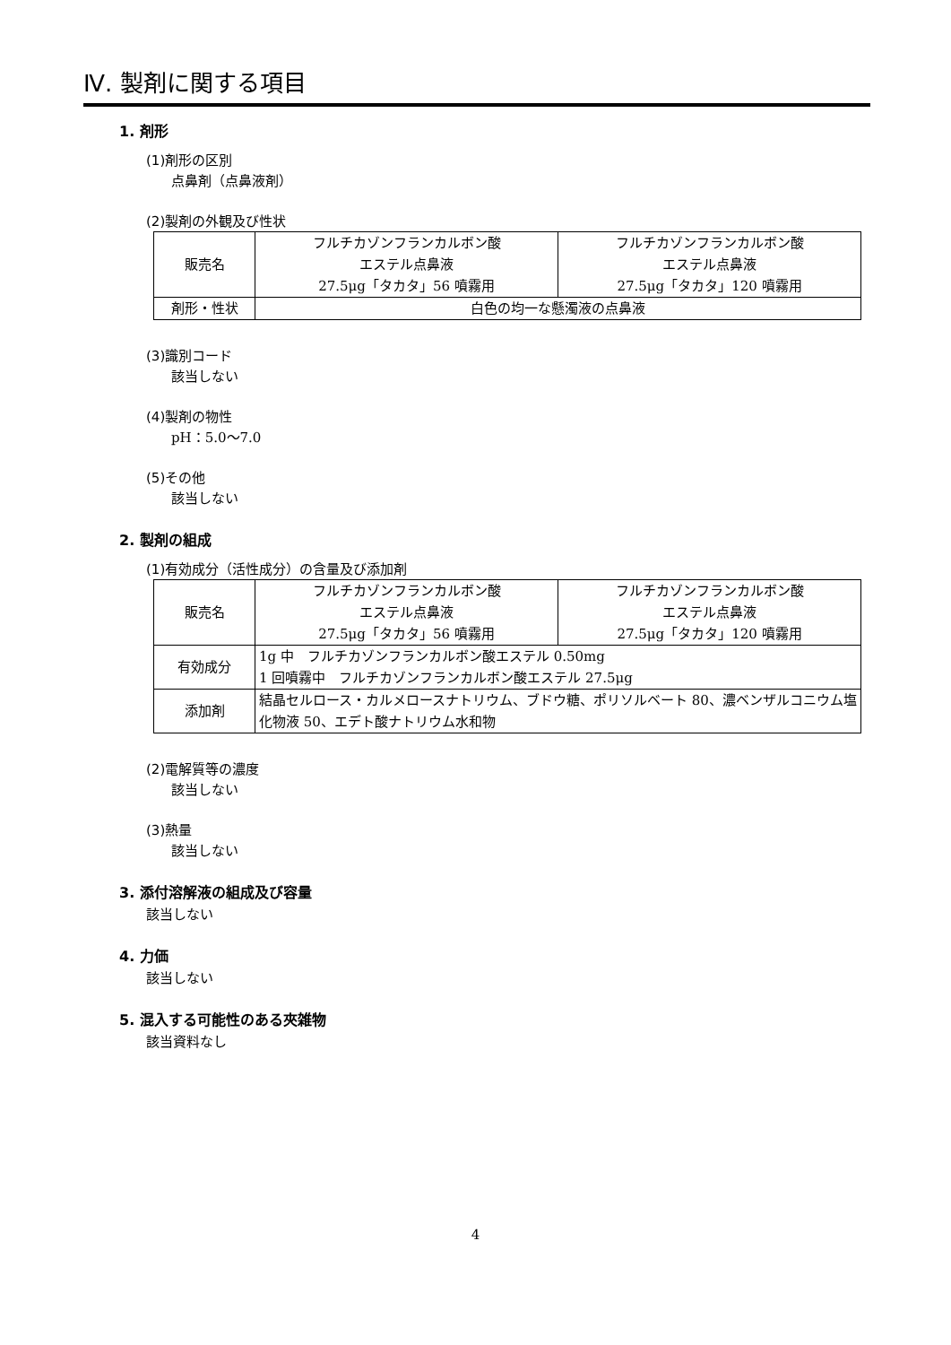Ⅳ. 製剤に関する項目
1. 剤形
(1)剤形の区別
点鼻剤（点鼻液剤）
(2)製剤の外観及び性状
| 販売名 | フルチカゾンフランカルボン酸 エステル点鼻液 27.5μg「タカタ」56 噴霧用 | フルチカゾンフランカルボン酸 エステル点鼻液 27.5μg「タカタ」120 噴霧用 |
| 剤形・性状 | 白色の均一な懸濁液の点鼻液 | |
(3)識別コード
該当しない
(4)製剤の物性
pH：5.0～7.0
(5)その他
該当しない
2. 製剤の組成
(1)有効成分（活性成分）の含量及び添加剤
| 販売名 | フルチカゾンフランカルボン酸 エステル点鼻液 27.5μg「タカタ」56 噴霧用 | フルチカゾンフランカルボン酸 エステル点鼻液 27.5μg「タカタ」120 噴霧用 |
| 有効成分 | 1g 中 フルチカゾンフランカルボン酸エステル 0.50mg 1 回噴霧中 フルチカゾンフランカルボン酸エステル 27.5μg | |
| 添加剤 | 結晶セルロース・カルメロースナトリウム、ブドウ糖、ポリソルベート 80、濃ベンザルコニウム塩化物液 50、エデト酸ナトリウム水和物 | |
(2)電解質等の濃度
該当しない
(3)熱量
該当しない
3. 添付溶解液の組成及び容量
該当しない
4. 力価
該当しない
5. 混入する可能性のある夾雑物
該当資料なし
4